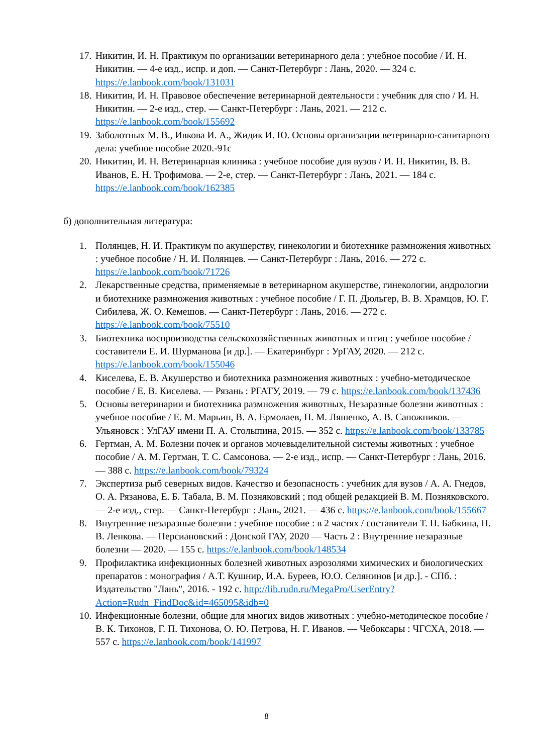17. Никитин, И. Н. Практикум по организации ветеринарного дела : учебное пособие / И. Н. Никитин. — 4-е изд., испр. и доп. — Санкт-Петербург : Лань, 2020. — 324 с. https://e.lanbook.com/book/131031
18. Никитин, И. Н. Правовое обеспечение ветеринарной деятельности : учебник для спо / И. Н. Никитин. — 2-е изд., стер. — Санкт-Петербург : Лань, 2021. — 212 с. https://e.lanbook.com/book/155692
19. Заболотных М. В., Ивкова И. А., Жидик И. Ю. Основы организации ветеринарно-санитарного дела: учебное пособие 2020.-91с
20. Никитин, И. Н. Ветеринарная клиника : учебное пособие для вузов / И. Н. Никитин, В. В. Иванов, Е. Н. Трофимова. — 2-е, стер. — Санкт-Петербург : Лань, 2021. — 184 с. https://e.lanbook.com/book/162385
б) дополнительная литература:
1. Полянцев, Н. И. Практикум по акушерству, гинекологии и биотехнике размножения животных : учебное пособие / Н. И. Полянцев. — Санкт-Петербург : Лань, 2016. — 272 с. https://e.lanbook.com/book/71726
2. Лекарственные средства, применяемые в ветеринарном акушерстве, гинекологии, андрологии и биотехнике размножения животных : учебное пособие / Г. П. Дюльгер, В. В. Храмцов, Ю. Г. Сибилева, Ж. О. Кемешов. — Санкт-Петербург : Лань, 2016. — 272 с. https://e.lanbook.com/book/75510
3. Биотехника воспроизводства сельскохозяйственных животных и птиц : учебное пособие / составители Е. И. Шурманова [и др.]. — Екатеринбург : УрГАУ, 2020. — 212 с. https://e.lanbook.com/book/155046
4. Киселева, Е. В. Акушерство и биотехника размножения животных : учебно-методическое пособие / Е. В. Киселева. — Рязань : РГАТУ, 2019. — 79 с. https://e.lanbook.com/book/137436
5. Основы ветеринарии и биотехника размножения животных, Незаразные болезни животных : учебное пособие / Е. М. Марьин, В. А. Ермолаев, П. М. Ляшенко, А. В. Сапожников. — Ульяновск : УлГАУ имени П. А. Столыпина, 2015. — 352 с. https://e.lanbook.com/book/133785
6. Гертман, А. М. Болезни почек и органов мочевыделительной системы животных : учебное пособие / А. М. Гертман, Т. С. Самсонова. — 2-е изд., испр. — Санкт-Петербург : Лань, 2016. — 388 с. https://e.lanbook.com/book/79324
7. Экспертиза рыб северных видов. Качество и безопасность : учебник для вузов / А. А. Гнедов, О. А. Рязанова, Е. Б. Табала, В. М. Позняковский ; под общей редакцией В. М. Позняковского. — 2-е изд., стер. — Санкт-Петербург : Лань, 2021. — 436 с. https://e.lanbook.com/book/155667
8. Внутренние незаразные болезни : учебное пособие : в 2 частях / составители Т. Н. Бабкина, Н. В. Ленкова. — Персиановский : Донской ГАУ, 2020 — Часть 2 : Внутренние незаразные болезни — 2020. — 155 с. https://e.lanbook.com/book/148534
9. Профилактика инфекционных болезней животных аэрозолями химических и биологических препаратов : монография / А.Т. Кушнир, И.А. Буреев, Ю.О. Селянинов [и др.]. - СПб. : Издательство "Лань", 2016. - 192 с. http://lib.rudn.ru/MegaPro/UserEntry?Action=Rudn_FindDoc&id=465095&idb=0
10. Инфекционные болезни, общие для многих видов животных : учебно-методическое пособие / В. К. Тихонов, Г. П. Тихонова, О. Ю. Петрова, Н. Г. Иванов. — Чебоксары : ЧГСХА, 2018. — 557 с. https://e.lanbook.com/book/141997
8